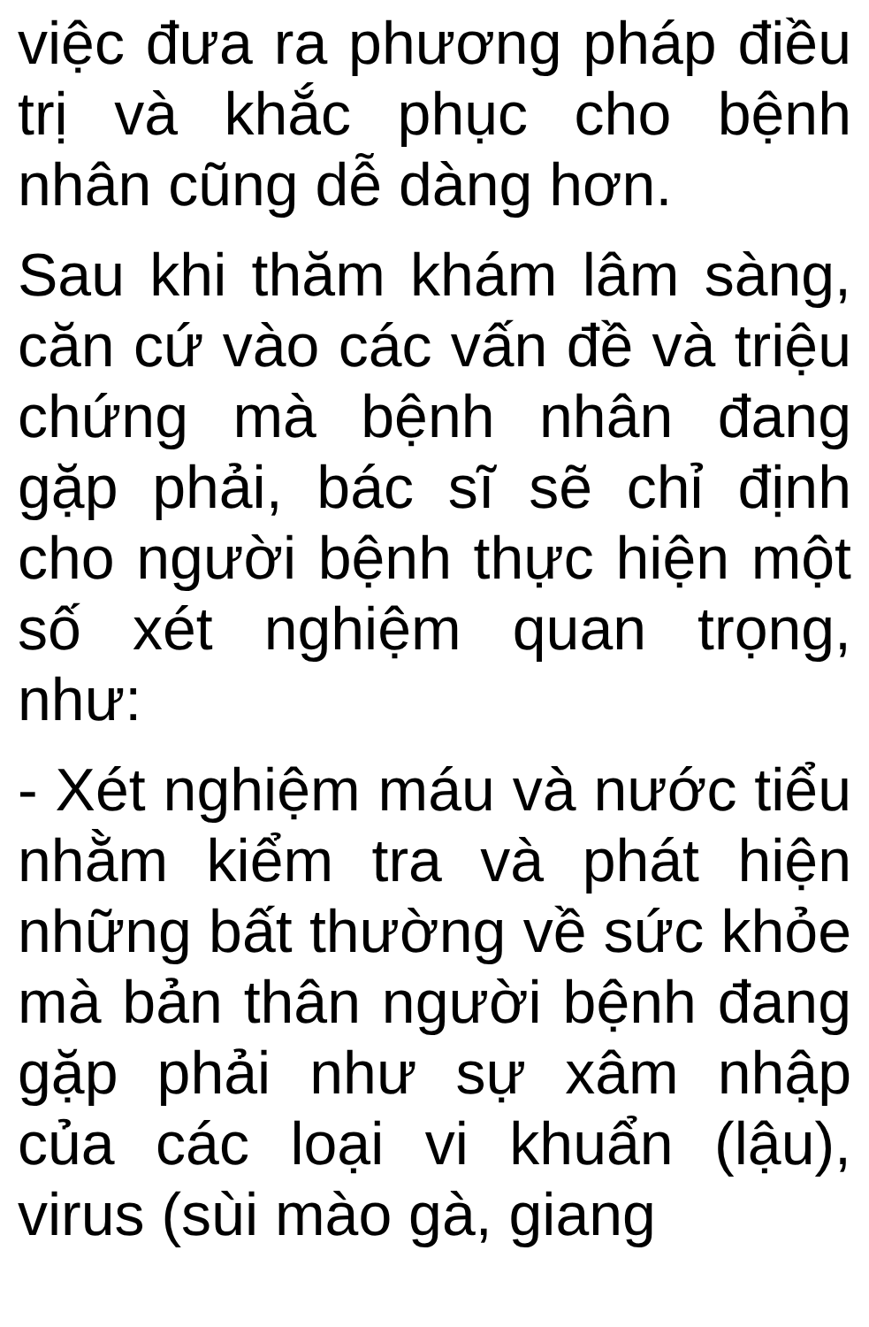việc đưa ra phương pháp điều trị và khắc phục cho bệnh nhân cũng dễ dàng hơn.
Sau khi thăm khám lâm sàng, căn cứ vào các vấn đề và triệu chứng mà bệnh nhân đang gặp phải, bác sĩ sẽ chỉ định cho người bệnh thực hiện một số xét nghiệm quan trọng, như:
- Xét nghiệm máu và nước tiểu nhằm kiểm tra và phát hiện những bất thường về sức khỏe mà bản thân người bệnh đang gặp phải như sự xâm nhập của các loại vi khuẩn (lậu), virus (sùi mào gà, giang